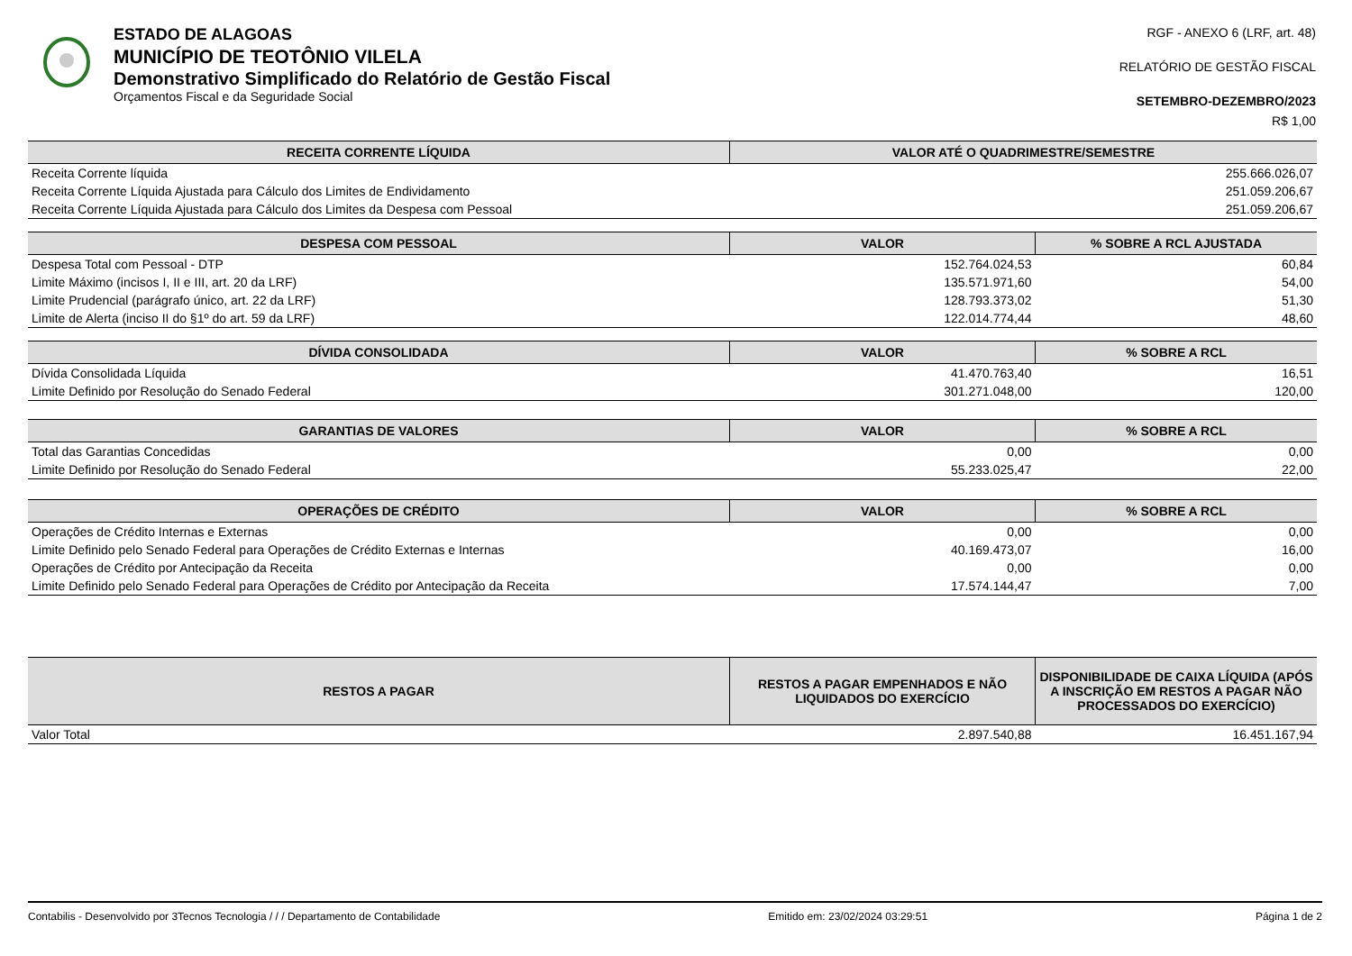ESTADO DE ALAGOAS
MUNICÍPIO DE TEOTÔNIO VILELA
Demonstrativo Simplificado do Relatório de Gestão Fiscal
Orçamentos Fiscal e da Seguridade Social
RGF - ANEXO 6 (LRF, art. 48)
RELATÓRIO DE GESTÃO FISCAL
SETEMBRO-DEZEMBRO/2023
R$ 1,00
| RECEITA CORRENTE LÍQUIDA | VALOR ATÉ O QUADRIMESTRE/SEMESTRE |
| --- | --- |
| Receita Corrente líquida | 255.666.026,07 |
| Receita Corrente Líquida Ajustada para Cálculo dos Limites de Endividamento | 251.059.206,67 |
| Receita Corrente Líquida Ajustada para Cálculo dos Limites da Despesa com Pessoal | 251.059.206,67 |
| DESPESA COM PESSOAL | VALOR | % SOBRE A RCL AJUSTADA |
| --- | --- | --- |
| Despesa Total com Pessoal - DTP | 152.764.024,53 | 60,84 |
| Limite Máximo (incisos I, II e III, art. 20 da LRF) | 135.571.971,60 | 54,00 |
| Limite Prudencial (parágrafo único, art. 22 da LRF) | 128.793.373,02 | 51,30 |
| Limite de Alerta (inciso II do §1º do art. 59 da LRF) | 122.014.774,44 | 48,60 |
| DÍVIDA CONSOLIDADA | VALOR | % SOBRE A RCL |
| --- | --- | --- |
| Dívida Consolidada Líquida | 41.470.763,40 | 16,51 |
| Limite Definido por Resolução do Senado Federal | 301.271.048,00 | 120,00 |
| GARANTIAS DE VALORES | VALOR | % SOBRE A RCL |
| --- | --- | --- |
| Total das Garantias Concedidas | 0,00 | 0,00 |
| Limite Definido por Resolução do Senado Federal | 55.233.025,47 | 22,00 |
| OPERAÇÕES DE CRÉDITO | VALOR | % SOBRE A RCL |
| --- | --- | --- |
| Operações de Crédito Internas e Externas | 0,00 | 0,00 |
| Limite Definido pelo Senado Federal para Operações de Crédito Externas e Internas | 40.169.473,07 | 16,00 |
| Operações de Crédito por Antecipação da Receita | 0,00 | 0,00 |
| Limite Definido pelo Senado Federal para Operações de Crédito por Antecipação da Receita | 17.574.144,47 | 7,00 |
| RESTOS A PAGAR | RESTOS A PAGAR EMPENHADOS E NÃO LIQUIDADOS DO EXERCÍCIO | DISPONIBILIDADE DE CAIXA LÍQUIDA (APÓS A INSCRIÇÃO EM RESTOS A PAGAR NÃO PROCESSADOS DO EXERCÍCIO) |
| --- | --- | --- |
| Valor Total | 2.897.540,88 | 16.451.167,94 |
Contabilis - Desenvolvido por 3Tecnos Tecnologia / / / Departamento de Contabilidade Emitido em: 23/02/2024 03:29:51 Página 1 de 2